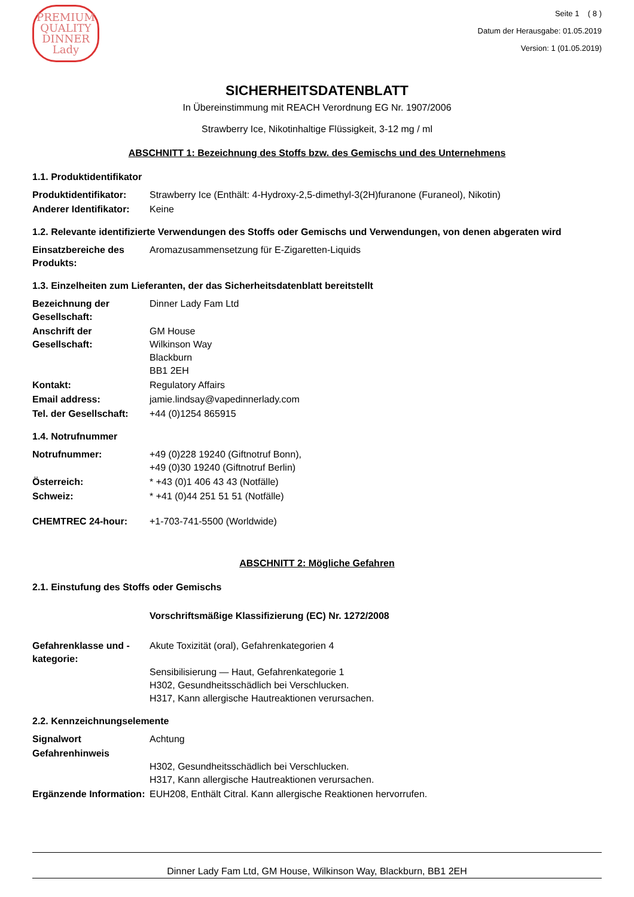PREMIUM QUALITY
DINNER
Lady
Seite 1 ( 8 )
Datum der Herausgabe: 01.05.2019
Version: 1 (01.05.2019)
SICHERHEITSDATENBLATT
In Übereinstimmung mit REACH Verordnung EG Nr. 1907/2006
Strawberry Ice, Nikotinhaltige Flüssigkeit, 3-12 mg / ml
ABSCHNITT 1: Bezeichnung des Stoffs bzw. des Gemischs und des Unternehmens
1.1. Produktidentifikator
Produktidentifikator: Strawberry Ice (Enthält: 4-Hydroxy-2,5-dimethyl-3(2H)furanone (Furaneol), Nikotin)
Anderer Identifikator: Keine
1.2. Relevante identifizierte Verwendungen des Stoffs oder Gemischs und Verwendungen, von denen abgeraten wird
Einsatzbereiche des Produkts: Aromazusammensetzung für E-Zigaretten-Liquids
1.3. Einzelheiten zum Lieferanten, der das Sicherheitsdatenblatt bereitstellt
Bezeichnung der Gesellschaft: Dinner Lady Fam Ltd
Anschrift der Gesellschaft: GM House
Wilkinson Way
Blackburn
BB1 2EH
Kontakt: Regulatory Affairs
Email address: jamie.lindsay@vapedinnerlady.com
Tel. der Gesellschaft: +44 (0)1254 865915
1.4. Notrufnummer
Notrufnummer: +49 (0)228 19240 (Giftnotruf Bonn),
+49 (0)30 19240 (Giftnotruf Berlin)
Österreich: * +43 (0)1 406 43 43 (Notfälle)
Schweiz: * +41 (0)44 251 51 51 (Notfälle)
CHEMTREC 24-hour: +1-703-741-5500 (Worldwide)
ABSCHNITT 2: Mögliche Gefahren
2.1. Einstufung des Stoffs oder Gemischs
Vorschriftsmäßige Klassifizierung (EC) Nr. 1272/2008
Gefahrenklasse und -kategorie: Akute Toxizität (oral), Gefahrenkategorien 4
Sensibilisierung — Haut, Gefahrenkategorie 1
H302, Gesundheitsschädlich bei Verschlucken.
H317, Kann allergische Hautreaktionen verursachen.
2.2. Kennzeichnungselemente
Signalwort Achtung
Gefahrenhinweis
H302, Gesundheitsschädlich bei Verschlucken.
H317, Kann allergische Hautreaktionen verursachen.
Ergänzende Information: EUH208, Enthält Citral. Kann allergische Reaktionen hervorrufen.
Dinner Lady Fam Ltd, GM House, Wilkinson Way, Blackburn, BB1 2EH